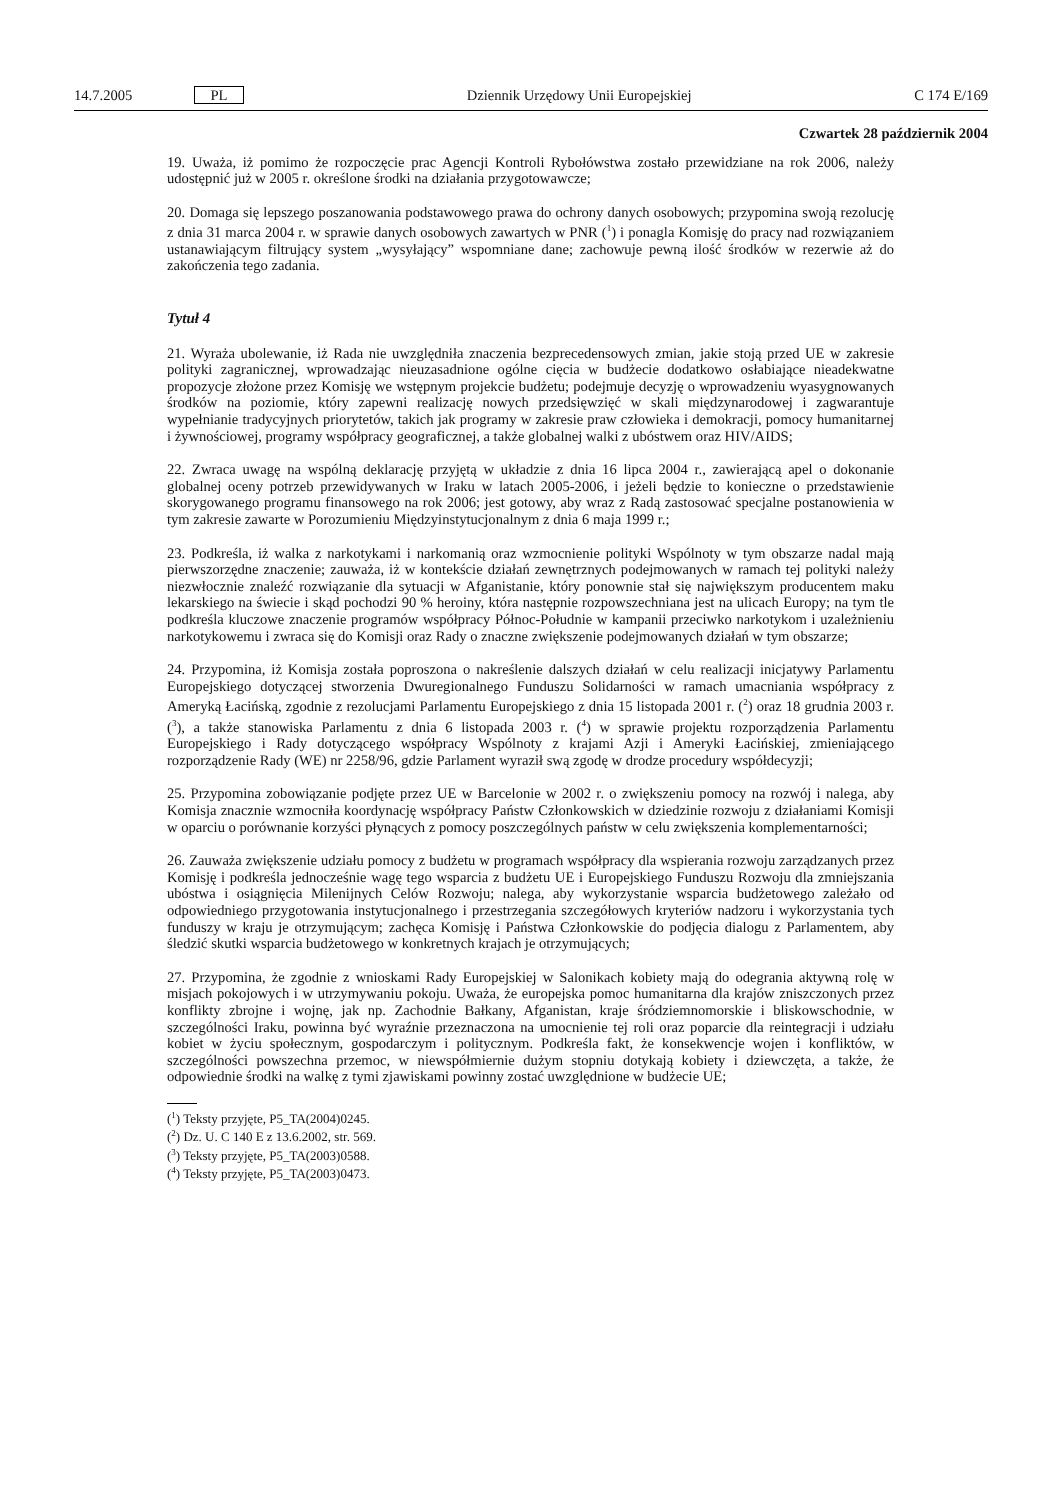14.7.2005 PL Dziennik Urzędowy Unii Europejskiej C 174 E/169
Czwartek 28 październik 2004
19. Uważa, iż pomimo że rozpoczęcie prac Agencji Kontroli Rybołówstwa zostało przewidziane na rok 2006, należy udostępnić już w 2005 r. określone środki na działania przygotowawcze;
20. Domaga się lepszego poszanowania podstawowego prawa do ochrony danych osobowych; przypomina swoją rezolucję z dnia 31 marca 2004 r. w sprawie danych osobowych zawartych w PNR (<sup>1</sup>) i ponagla Komisję do pracy nad rozwiązaniem ustanawiającym filtrujący system „wysyłający” wspomniane dane; zachowuje pewną ilość środków w rezerwie aż do zakończenia tego zadania.
Tytuł 4
21. Wyraża ubolewanie, iż Rada nie uwzględniła znaczenia bezprecedensowych zmian, jakie stoją przed UE w zakresie polityki zagranicznej, wprowadzając nieuzasadnione ogólne cięcia w budżecie dodatkowo osłabiające nieadekwatne propozycje złożone przez Komisję we wstępnym projekcie budżetu; podejmuje decyzję o wprowadzeniu wyasygnowanych środków na poziomie, który zapewni realizację nowych przedsięwzięć w skali międzynarodowej i zagwarantuje wypełnianie tradycyjnych priorytetów, takich jak programy w zakresie praw człowieka i demokracji, pomocy humanitarnej i żywnościowej, programy współpracy geograficznej, a także globalnej walki z ubóstwem oraz HIV/AIDS;
22. Zwraca uwagę na wspólną deklarację przyjętą w układzie z dnia 16 lipca 2004 r., zawierającą apel o dokonanie globalnej oceny potrzeb przewidywanych w Iraku w latach 2005-2006, i jeżeli będzie to konieczne o przedstawienie skorygowanego programu finansowego na rok 2006; jest gotowy, aby wraz z Radą zastosować specjalne postanowienia w tym zakresie zawarte w Porozumieniu Międzyinstytucjonalnym z dnia 6 maja 1999 r.;
23. Podkreśla, iż walka z narkotykami i narkomanią oraz wzmocnienie polityki Wspólnoty w tym obszarze nadal mają pierwszorzędne znaczenie; zauważa, iż w kontekście działań zewnętrznych podejmowanych w ramach tej polityki należy niezwłocznie znaleźć rozwiązanie dla sytuacji w Afganistanie, który ponownie stał się największym producentem maku lekarskiego na świecie i skąd pochodzi 90 % heroiny, która następnie rozpowszechniana jest na ulicach Europy; na tym tle podkreśla kluczowe znaczenie programów współpracy Północ-Południe w kampanii przeciwko narkotykom i uzależnieniu narkotykowemu i zwraca się do Komisji oraz Rady o znaczne zwiększenie podejmowanych działań w tym obszarze;
24. Przypomina, iż Komisja została poproszona o nakreślenie dalszych działań w celu realizacji inicjatywy Parlamentu Europejskiego dotyczącej stworzenia Dwuregionalnego Funduszu Solidarności w ramach umacniania współpracy z Ameryką Łacińską, zgodnie z rezolucjami Parlamentu Europejskiego z dnia 15 listopada 2001 r. (<sup>2</sup>) oraz 18 grudnia 2003 r. (<sup>3</sup>), a także stanowiska Parlamentu z dnia 6 listopada 2003 r. (<sup>4</sup>) w sprawie projektu rozporządzenia Parlamentu Europejskiego i Rady dotyczącego współpracy Wspólnoty z krajami Azji i Ameryki Łacińskiej, zmieniającego rozporządzenie Rady (WE) nr 2258/96, gdzie Parlament wyraził swą zgodę w drodze procedury współdecyzji;
25. Przypomina zobowiązanie podjęte przez UE w Barcelonie w 2002 r. o zwiększeniu pomocy na rozwój i nalega, aby Komisja znacznie wzmocniła koordynację współpracy Państw Członkowskich w dziedzinie rozwoju z działaniami Komisji w oparciu o porównanie korzyści płynących z pomocy poszczególnych państw w celu zwiększenia komplementarności;
26. Zauważa zwiększenie udziału pomocy z budżetu w programach współpracy dla wspierania rozwoju zarządzanych przez Komisję i podkreśla jednocześnie wagę tego wsparcia z budżetu UE i Europejskiego Funduszu Rozwoju dla zmniejszania ubóstwa i osiągnięcia Milenijnych Celów Rozwoju; nalega, aby wykorzystanie wsparcia budżetowego zależało od odpowiedniego przygotowania instytucjonalnego i przestrzegania szczegółowych kryteriów nadzoru i wykorzystania tych funduszy w kraju je otrzymującym; zachęca Komisję i Państwa Członkowskie do podjęcia dialogu z Parlamentem, aby śledzić skutki wsparcia budżetowego w konkretnych krajach je otrzymujących;
27. Przypomina, że zgodnie z wnioskami Rady Europejskiej w Salonikach kobiety mają do odegrania aktywną rolę w misjach pokojowych i w utrzymywaniu pokoju. Uważa, że europejska pomoc humanitarna dla krajów zniszczonych przez konflikty zbrojne i wojnę, jak np. Zachodnie Bałkany, Afganistan, kraje śródziemnomorskie i bliskowschodnie, w szczególności Iraku, powinna być wyraźnie przeznaczona na umocnienie tej roli oraz poparcie dla reintegracji i udziału kobiet w życiu społecznym, gospodarczym i politycznym. Podkreśla fakt, że konsekwencje wojen i konfliktów, w szczególności powszechna przemoc, w niewspółmiernie dużym stopniu dotykają kobiety i dziewczęta, a także, że odpowiednie środki na walkę z tymi zjawiskami powinny zostać uwzględnione w budżecie UE;
(<sup>1</sup>) Teksty przyjęte, P5_TA(2004)0245.
(<sup>2</sup>) Dz. U. C 140 E z 13.6.2002, str. 569.
(<sup>3</sup>) Teksty przyjęte, P5_TA(2003)0588.
(<sup>4</sup>) Teksty przyjęte, P5_TA(2003)0473.